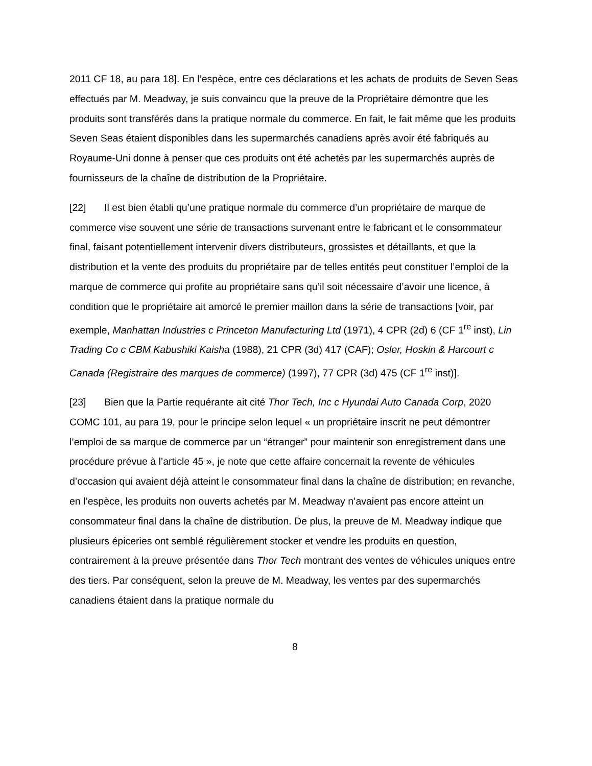2011 CF 18, au para 18]. En l’espèce, entre ces déclarations et les achats de produits de Seven Seas effectués par M. Meadway, je suis convaincu que la preuve de la Propriétaire démontre que les produits sont transférés dans la pratique normale du commerce. En fait, le fait même que les produits Seven Seas étaient disponibles dans les supermarchés canadiens après avoir été fabriqués au Royaume-Uni donne à penser que ces produits ont été achetés par les supermarchés auprès de fournisseurs de la chaîne de distribution de la Propriétaire.
[22] Il est bien établi qu’une pratique normale du commerce d’un propriétaire de marque de commerce vise souvent une série de transactions survenant entre le fabricant et le consommateur final, faisant potentiellement intervenir divers distributeurs, grossistes et détaillants, et que la distribution et la vente des produits du propriétaire par de telles entités peut constituer l’emploi de la marque de commerce qui profite au propriétaire sans qu’il soit nécessaire d’avoir une licence, à condition que le propriétaire ait amorcé le premier maillon dans la série de transactions [voir, par exemple, Manhattan Industries c Princeton Manufacturing Ltd (1971), 4 CPR (2d) 6 (CF 1<sup>re</sup> inst), Lin Trading Co c CBM Kabushiki Kaisha (1988), 21 CPR (3d) 417 (CAF); Osler, Hoskin & Harcourt c Canada (Registraire des marques de commerce) (1997), 77 CPR (3d) 475 (CF 1<sup>re</sup> inst)].
[23] Bien que la Partie requérante ait cité Thor Tech, Inc c Hyundai Auto Canada Corp, 2020 COMC 101, au para 19, pour le principe selon lequel « un propriétaire inscrit ne peut démontrer l’emploi de sa marque de commerce par un “étranger” pour maintenir son enregistrement dans une procédure prévue à l’article 45 », je note que cette affaire concernait la revente de véhicules d’occasion qui avaient déjà atteint le consommateur final dans la chaîne de distribution; en revanche, en l’espèce, les produits non ouverts achetés par M. Meadway n’avaient pas encore atteint un consommateur final dans la chaîne de distribution. De plus, la preuve de M. Meadway indique que plusieurs épiceries ont semblé régulièrement stocker et vendre les produits en question, contrairement à la preuve présentée dans Thor Tech montrant des ventes de véhicules uniques entre des tiers. Par conséquent, selon la preuve de M. Meadway, les ventes par des supermarchés canadiens étaient dans la pratique normale du
8